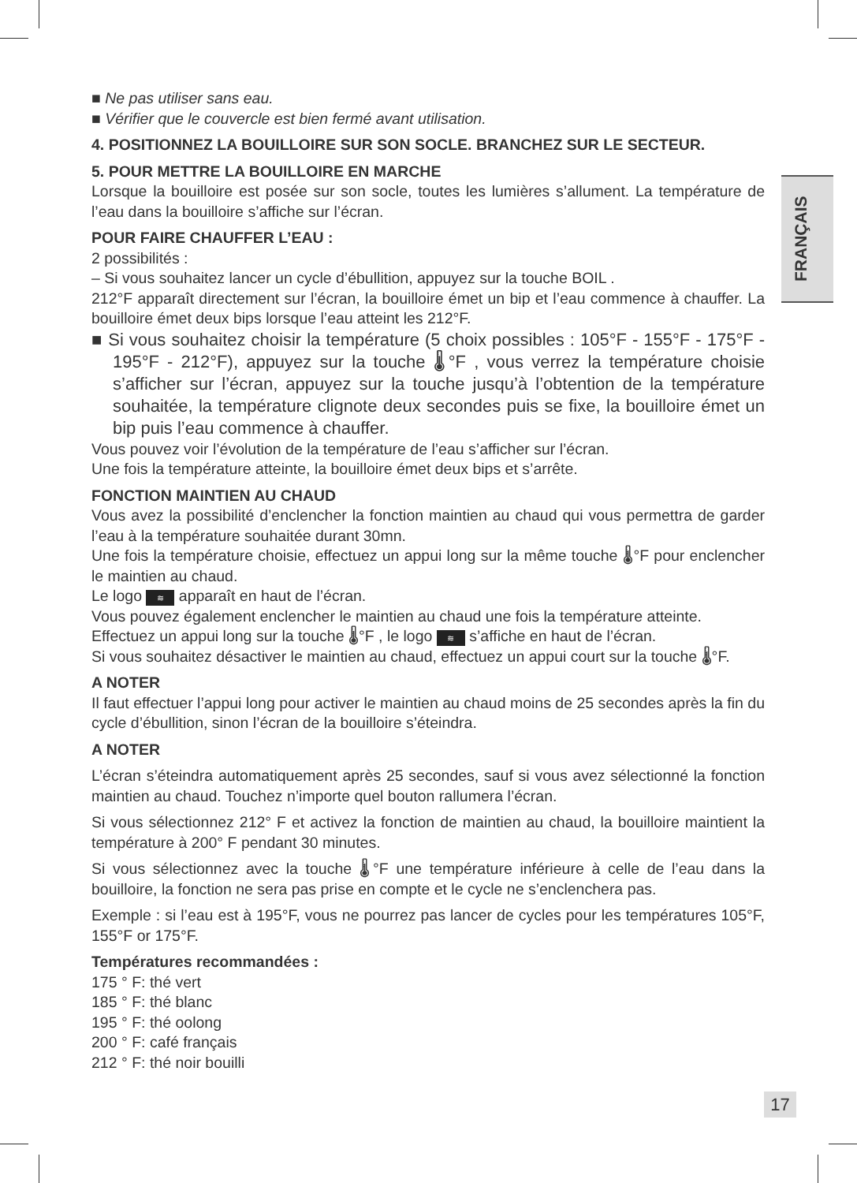FRANÇAIS
■ Ne pas utiliser sans eau.
■ Vérifier que le couvercle est bien fermé avant utilisation.
4. POSITIONNEZ LA BOUILLOIRE SUR SON SOCLE. BRANCHEZ SUR LE SECTEUR.
5. POUR METTRE LA BOUILLOIRE EN MARCHE
Lorsque la bouilloire est posée sur son socle, toutes les lumières s’allument. La température de l’eau dans la bouilloire s’affiche sur l’écran.
POUR FAIRE CHAUFFER L’EAU :
2 possibilités :
– Si vous souhaitez lancer un cycle d’ébullition, appuyez sur la touche BOIL .
212°F apparaît directement sur l’écran, la bouilloire émet un bip et l’eau commence à chauffer. La bouilloire émet deux bips lorsque l’eau atteint les 212°F.
■ Si vous souhaitez choisir la température (5 choix possibles : 105°F - 155°F - 175°F - 195°F - 212°F), appuyez sur la touche 🌡°F , vous verrez la température choisie s’afficher sur l’écran, appuyez sur la touche jusqu’à l’obtention de la température souhaitée, la température clignote deux secondes puis se fixe, la bouilloire émet un bip puis l’eau commence à chauffer.
Vous pouvez voir l’évolution de la température de l’eau s’afficher sur l’écran.
Une fois la température atteinte, la bouilloire émet deux bips et s’arrête.
FONCTION MAINTIEN AU CHAUD
Vous avez la possibilité d’enclencher la fonction maintien au chaud qui vous permettra de garder l’eau à la température souhaitée durant 30mn.
Une fois la température choisie, effectuez un appui long sur la même touche 🌡°F pour enclencher le maintien au chaud.
Le logo ≋ apparaît en haut de l’écran.
Vous pouvez également enclencher le maintien au chaud une fois la température atteinte.
Effectuez un appui long sur la touche 🌡°F , le logo ≋ s’affiche en haut de l’écran.
Si vous souhaitez désactiver le maintien au chaud, effectuez un appui court sur la touche 🌡°F.
A NOTER
Il faut effectuer l’appui long pour activer le maintien au chaud moins de 25 secondes après la fin du cycle d’ébullition, sinon l’écran de la bouilloire s’éteindra.
A NOTER
L’écran s’éteindra automatiquement après 25 secondes, sauf si vous avez sélectionné la fonction maintien au chaud. Touchez n’importe quel bouton rallumera l’écran.
Si vous sélectionnez 212° F et activez la fonction de maintien au chaud, la bouilloire maintient la température à 200° F pendant 30 minutes.
Si vous sélectionnez avec la touche 🌡°F une température inférieure à celle de l’eau dans la bouilloire, la fonction ne sera pas prise en compte et le cycle ne s’enclenchera pas.
Exemple : si l’eau est à 195°F, vous ne pourrez pas lancer de cycles pour les températures 105°F, 155°F or 175°F.
Températures recommandées :
175 ° F: thé vert
185 ° F: thé blanc
195 ° F: thé oolong
200 ° F: café français
212 ° F: thé noir bouilli
17